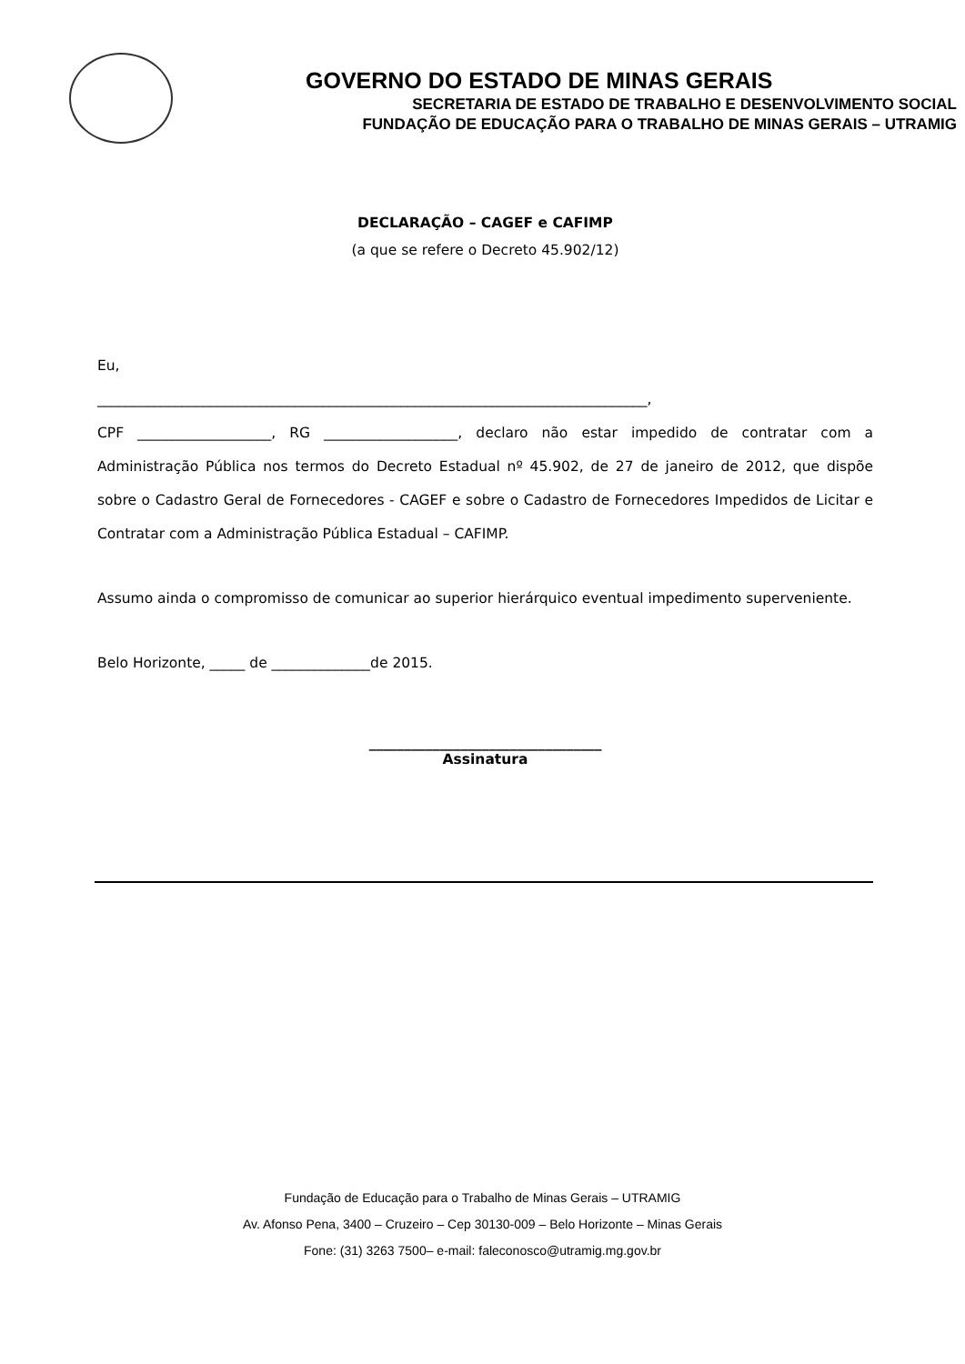GOVERNO DO ESTADO DE MINAS GERAIS
SECRETARIA DE ESTADO DE TRABALHO E DESENVOLVIMENTO SOCIAL
FUNDAÇÃO DE EDUCAÇÃO PARA O TRABALHO DE MINAS GERAIS – UTRAMIG
DECLARAÇÃO – CAGEF e CAFIMP
(a que se refere o Decreto 45.902/12)
Eu,
______________________________________________________________________________,
CPF ___________________, RG ___________________, declaro não estar impedido de contratar com a Administração Pública nos termos do Decreto Estadual nº 45.902, de 27 de janeiro de 2012, que dispõe sobre o Cadastro Geral de Fornecedores - CAGEF e sobre o Cadastro de Fornecedores Impedidos de Licitar e Contratar com a Administração Pública Estadual – CAFIMP.
Assumo ainda o compromisso de comunicar ao superior hierárquico eventual impedimento superveniente.
Belo Horizonte, _____ de ______________de 2015.
_________________________________
Assinatura
Fundação de Educação para o Trabalho de Minas Gerais – UTRAMIG
Av. Afonso Pena, 3400 – Cruzeiro – Cep 30130-009 – Belo Horizonte – Minas Gerais
Fone: (31) 3263 7500– e-mail: faleconosco@utramig.mg.gov.br